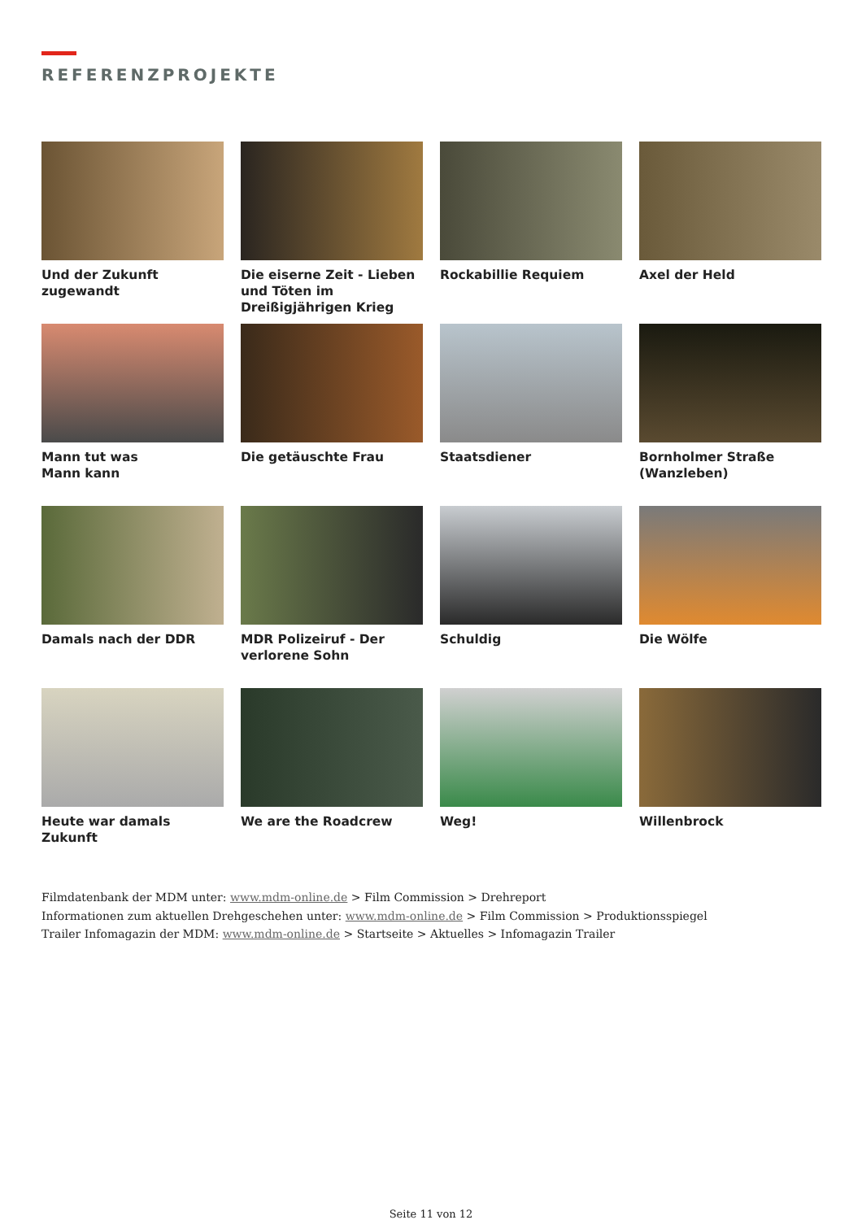REFERENZPROJEKTE
Und der Zukunft zugewandt
Die eiserne Zeit - Lieben und Töten im Dreißigjährigen Krieg
Rockabillie Requiem
Axel der Held
Mann tut was
Mann kann
Die getäuschte Frau
Staatsdiener
Bornholmer Straße
(Wanzleben)
Damals nach der DDR
MDR Polizeiruf - Der verlorene Sohn
Schuldig
Die Wölfe
Heute war damals Zukunft
We are the Roadcrew
Weg!
Willenbrock
Filmdatenbank der MDM unter: www.mdm-online.de > Film Commission > Drehreport
Informationen zum aktuellen Drehgeschehen unter: www.mdm-online.de > Film Commission > Produktionsspiegel
Trailer Infomagazin der MDM: www.mdm-online.de > Startseite > Aktuelles > Infomagazin Trailer
Seite 11 von 12